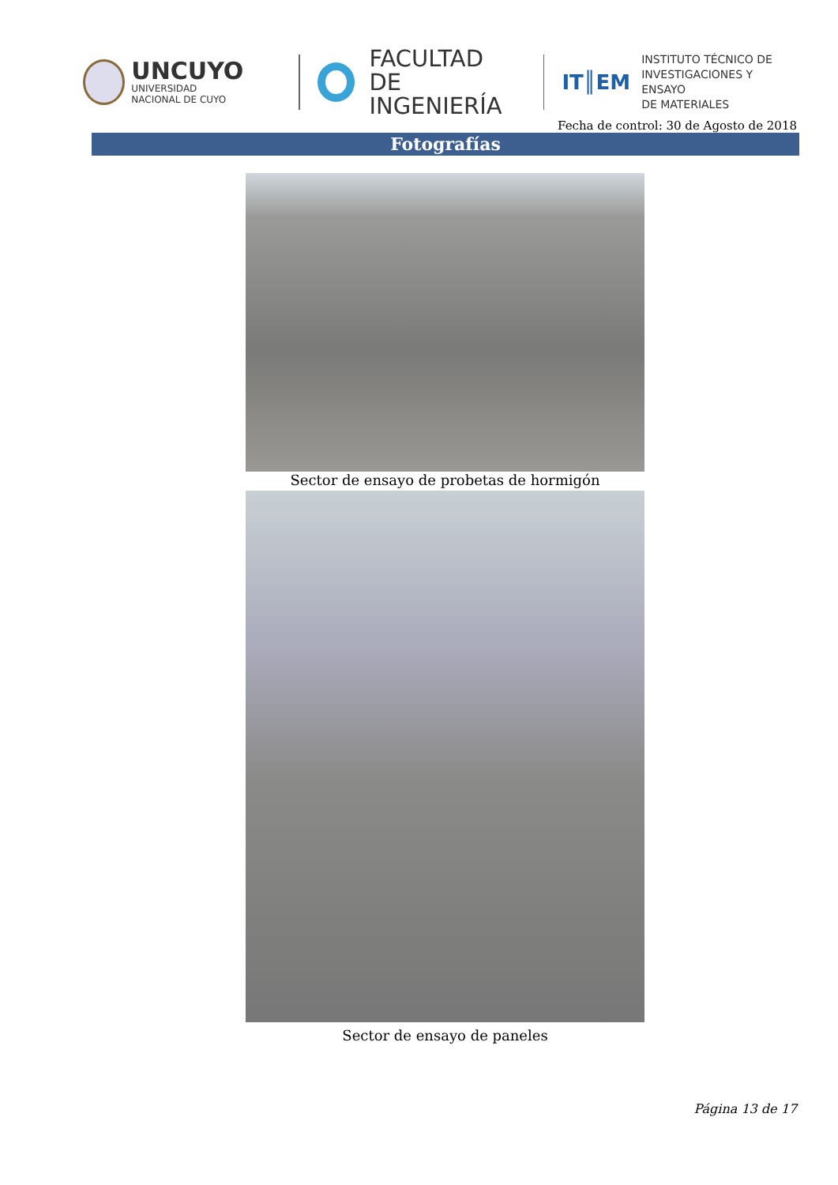UNCUYO
UNIVERSIDAD
NACIONAL DE CUYO
FACULTAD
DE INGENIERÍA
IT║EM
INSTITUTO TÉCNICO DE
INVESTIGACIONES Y ENSAYO
DE MATERIALES
Fecha de control: 30 de Agosto de 2018
Fotografías
Sector de ensayo de probetas de hormigón
Sector de ensayo de paneles
Página 13 de 17